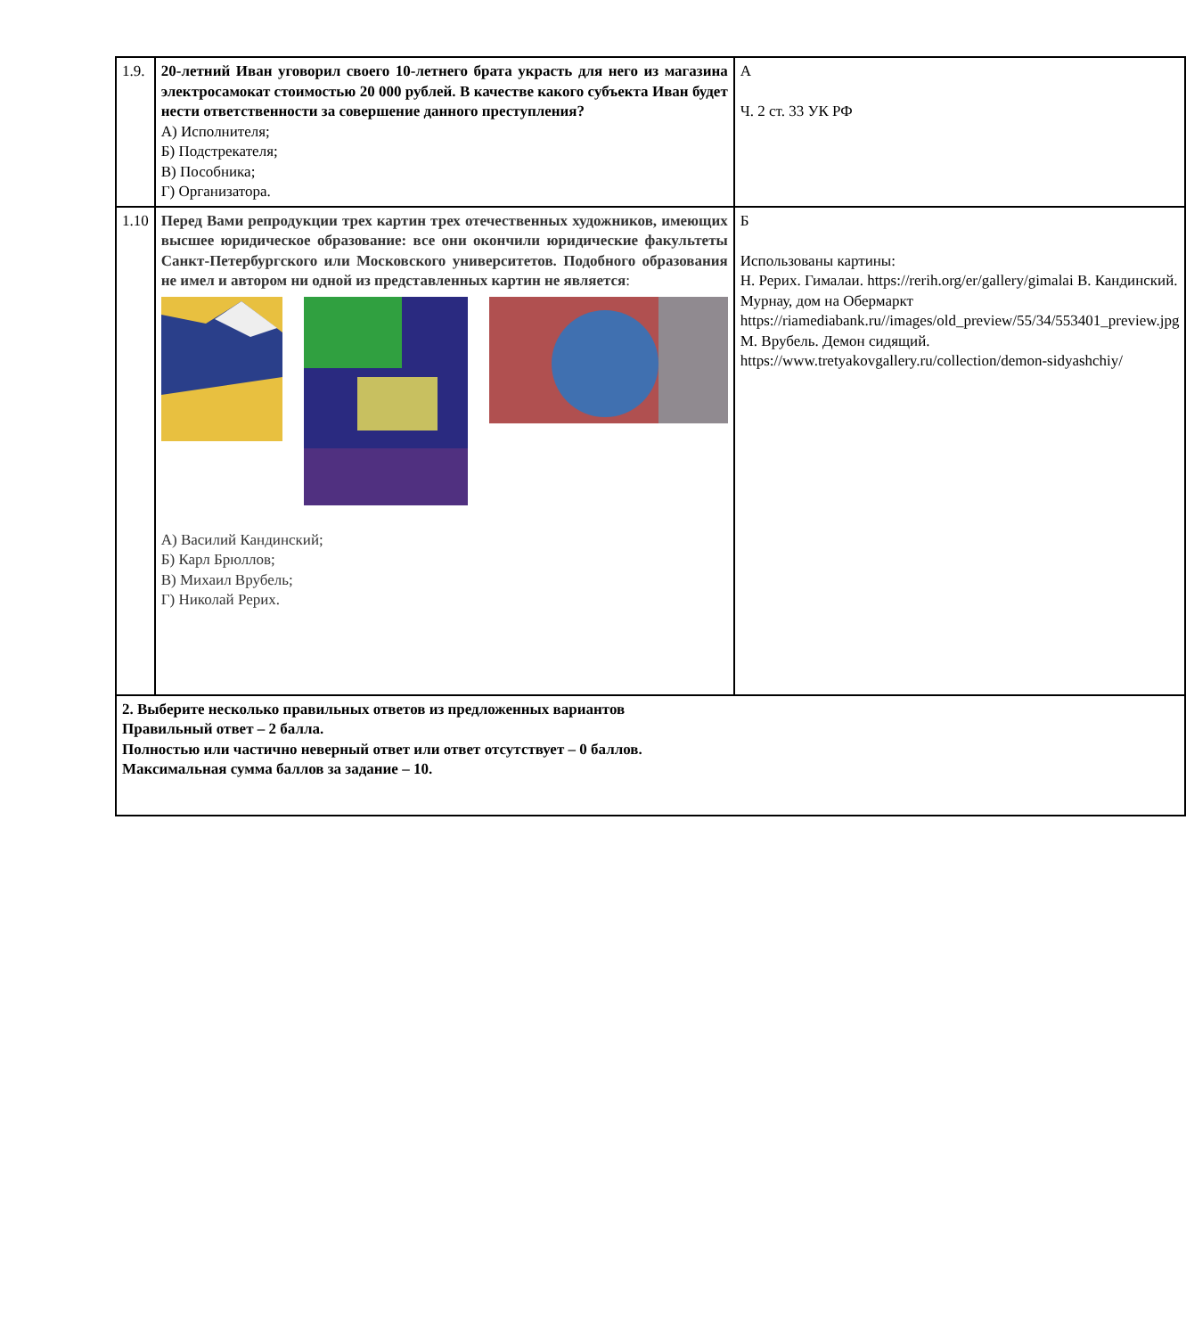| 1.9. | 20-летний Иван уговорил своего 10-летнего брата украсть для него из магазина электросамокат стоимостью 20 000 рублей. В качестве какого субъекта Иван будет нести ответственности за совершение данного преступления? А) Исполнителя; Б) Подстрекателя; В) Пособника; Г) Организатора. | А Ч. 2 ст. 33 УК РФ |
| 1.10 | Перед Вами репродукции трех картин трех отечественных художников, имеющих высшее юридическое образование: все они окончили юридические факультеты Санкт-Петербургского или Московского университетов. Подобного образования не имел и автором ни одной из представленных картин не является : А) Василий Кандинский; Б) Карл Брюллов; В) Михаил Врубель; Г) Николай Рерих. | Б Использованы картины: Н. Рерих. Гималаи. https://rerih.org/er/gallery/gimalai В. Кандинский. Мурнау, дом на Обермаркт https://riamediabank.ru//images/old_preview/55/34/553401_preview.jpg М. Врубель. Демон сидящий. https://www.tretyakovgallery.ru/collection/demon-sidyashchiy/ |
| 2. Выберите несколько правильных ответов из предложенных вариантов Правильный ответ – 2 балла. Полностью или частично неверный ответ или ответ отсутствует – 0 баллов. Максимальная сумма баллов за задание – 10. | | |